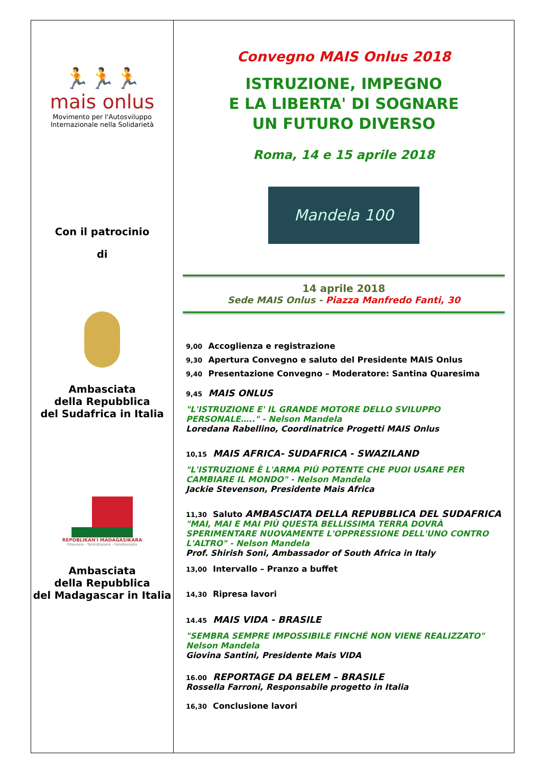🏃🏃🏃
mais onlus
Movimento per l'Autosviluppo
Internazionale nella Solidarietà
Con il patrocinio
di
Ambasciata
della Repubblica
del Sudafrica in Italia
REPOBLIKAN'I MADAGASIKARA
Fitiavana - Tanindrazana - Fandrosoana
Ambasciata
della Repubblica
del Madagascar in Italia
Convegno MAIS Onlus 2018
ISTRUZIONE, IMPEGNO
E LA LIBERTA' DI SOGNARE
UN FUTURO DIVERSO
Roma, 14 e 15 aprile 2018
Mandela 100
14 aprile 2018
Sede MAIS Onlus - Piazza Manfredo Fanti, 30
9,00 Accoglienza e registrazione
9,30 Apertura Convegno e saluto del Presidente MAIS Onlus
9,40 Presentazione Convegno – Moderatore: Santina Quaresima
9,45 MAIS ONLUS
"L'ISTRUZIONE E' IL GRANDE MOTORE DELLO SVILUPPO PERSONALE….." - Nelson Mandela
Loredana Rabellino, Coordinatrice Progetti MAIS Onlus
10,15 MAIS AFRICA- SUDAFRICA - SWAZILAND
"L'ISTRUZIONE È L'ARMA PIÙ POTENTE CHE PUOI USARE PER CAMBIARE IL MONDO" - Nelson Mandela
Jackie Stevenson, Presidente Mais Africa
11,30 Saluto AMBASCIATA DELLA REPUBBLICA DEL SUDAFRICA
"MAI, MAI E MAI PIÙ QUESTA BELLISSIMA TERRA DOVRÀ SPERIMENTARE NUOVAMENTE L'OPPRESSIONE DELL'UNO CONTRO L'ALTRO" - Nelson Mandela
Prof. Shirish Soni, Ambassador of South Africa in Italy
13,00 Intervallo – Pranzo a buffet
14,30 Ripresa lavori
14.45 MAIS VIDA - BRASILE
"SEMBRA SEMPRE IMPOSSIBILE FINCHÉ NON VIENE REALIZZATO" Nelson Mandela
Giovina Santini, Presidente Mais VIDA
16.00 REPORTAGE DA BELEM – BRASILE
Rossella Farroni, Responsabile progetto in Italia
16,30 Conclusione lavori